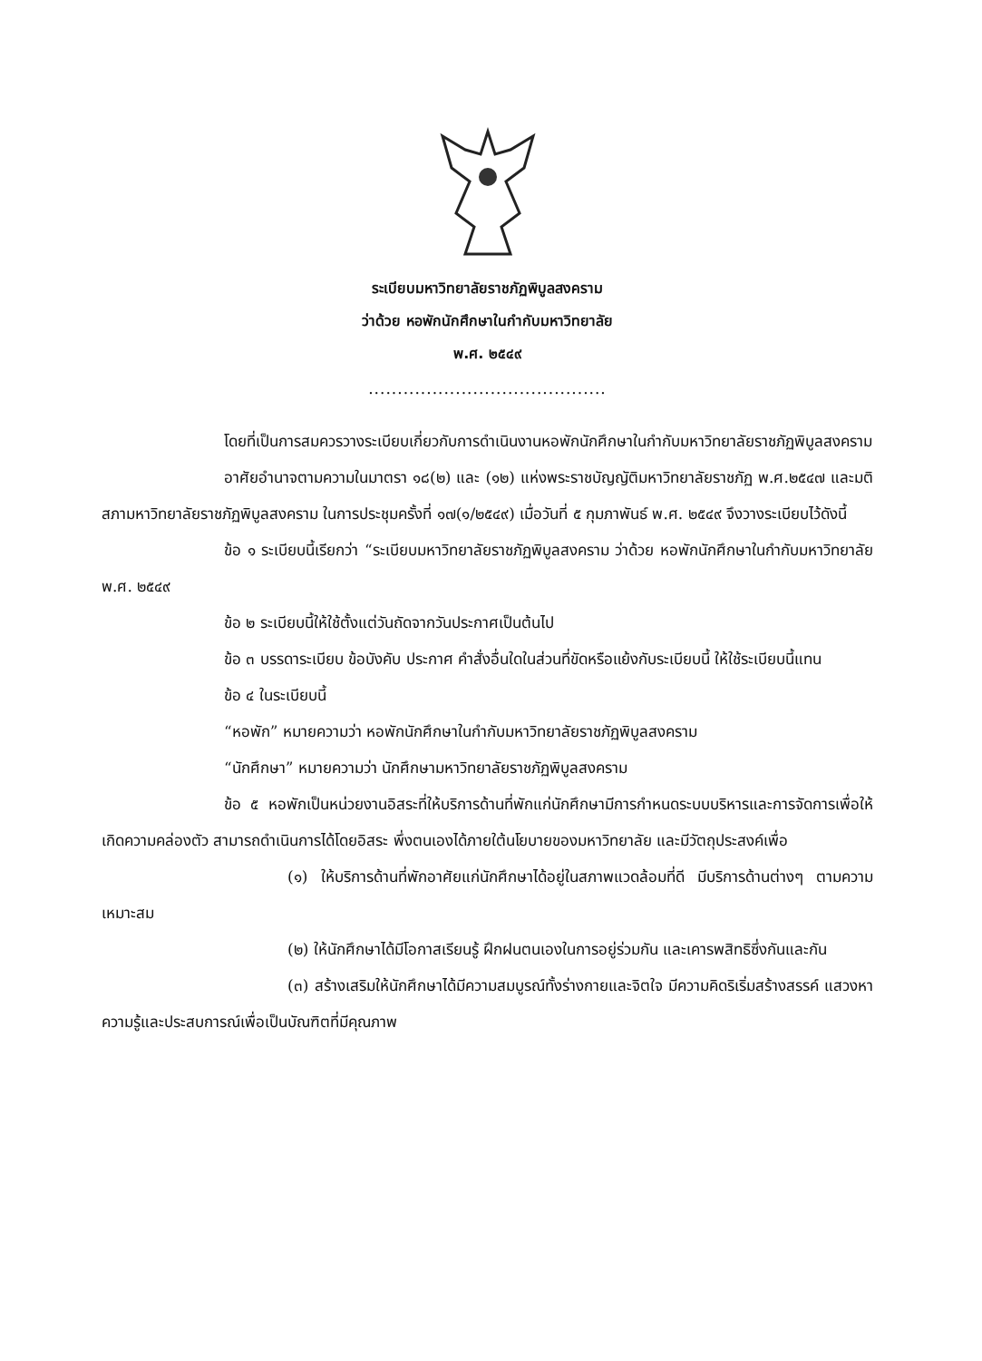ระเบียบมหาวิทยาลัยราชภัฏพิบูลสงคราม
ว่าด้วย หอพักนักศึกษาในกำกับมหาวิทยาลัย
พ.ศ. ๒๕๔๙
.........................................
โดยที่เป็นการสมควรวางระเบียบเกี่ยวกับการดำเนินงานหอพักนักศึกษาในกำกับมหาวิทยาลัยราชภัฏพิบูลสงคราม
อาศัยอำนาจตามความในมาตรา ๑๘(๒) และ (๑๒) แห่งพระราชบัญญัติมหาวิทยาลัยราชภัฏ พ.ศ.๒๕๔๗ และมติสภามหาวิทยาลัยราชภัฏพิบูลสงคราม ในการประชุมครั้งที่ ๑๗(๑/๒๕๔๙) เมื่อวันที่ ๕ กุมภาพันธ์ พ.ศ. ๒๕๔๙ จึงวางระเบียบไว้ดังนี้
ข้อ ๑ ระเบียบนี้เรียกว่า “ระเบียบมหาวิทยาลัยราชภัฏพิบูลสงคราม ว่าด้วย หอพักนักศึกษาในกำกับมหาวิทยาลัย พ.ศ. ๒๕๔๙
ข้อ ๒ ระเบียบนี้ให้ใช้ตั้งแต่วันถัดจากวันประกาศเป็นต้นไป
ข้อ ๓ บรรดาระเบียบ ข้อบังคับ ประกาศ คำสั่งอื่นใดในส่วนที่ขัดหรือแย้งกับระเบียบนี้ ให้ใช้ระเบียบนี้แทน
ข้อ ๔ ในระเบียบนี้
“หอพัก” หมายความว่า หอพักนักศึกษาในกำกับมหาวิทยาลัยราชภัฏพิบูลสงคราม
“นักศึกษา” หมายความว่า นักศึกษามหาวิทยาลัยราชภัฏพิบูลสงคราม
ข้อ ๕ หอพักเป็นหน่วยงานอิสระที่ให้บริการด้านที่พักแก่นักศึกษามีการกำหนดระบบบริหารและการจัดการเพื่อให้เกิดความคล่องตัว สามารถดำเนินการได้โดยอิสระ พึ่งตนเองได้ภายใต้นโยบายของมหาวิทยาลัย และมีวัตถุประสงค์เพื่อ
(๑) ให้บริการด้านที่พักอาศัยแก่นักศึกษาได้อยู่ในสภาพแวดล้อมที่ดี มีบริการด้านต่างๆ ตามความเหมาะสม
(๒) ให้นักศึกษาได้มีโอกาสเรียนรู้ ฝึกฝนตนเองในการอยู่ร่วมกัน และเคารพสิทธิซึ่งกันและกัน
(๓) สร้างเสริมให้นักศึกษาได้มีความสมบูรณ์ทั้งร่างกายและจิตใจ มีความคิดริเริ่มสร้างสรรค์ แสวงหาความรู้และประสบการณ์เพื่อเป็นบัณฑิตที่มีคุณภาพ